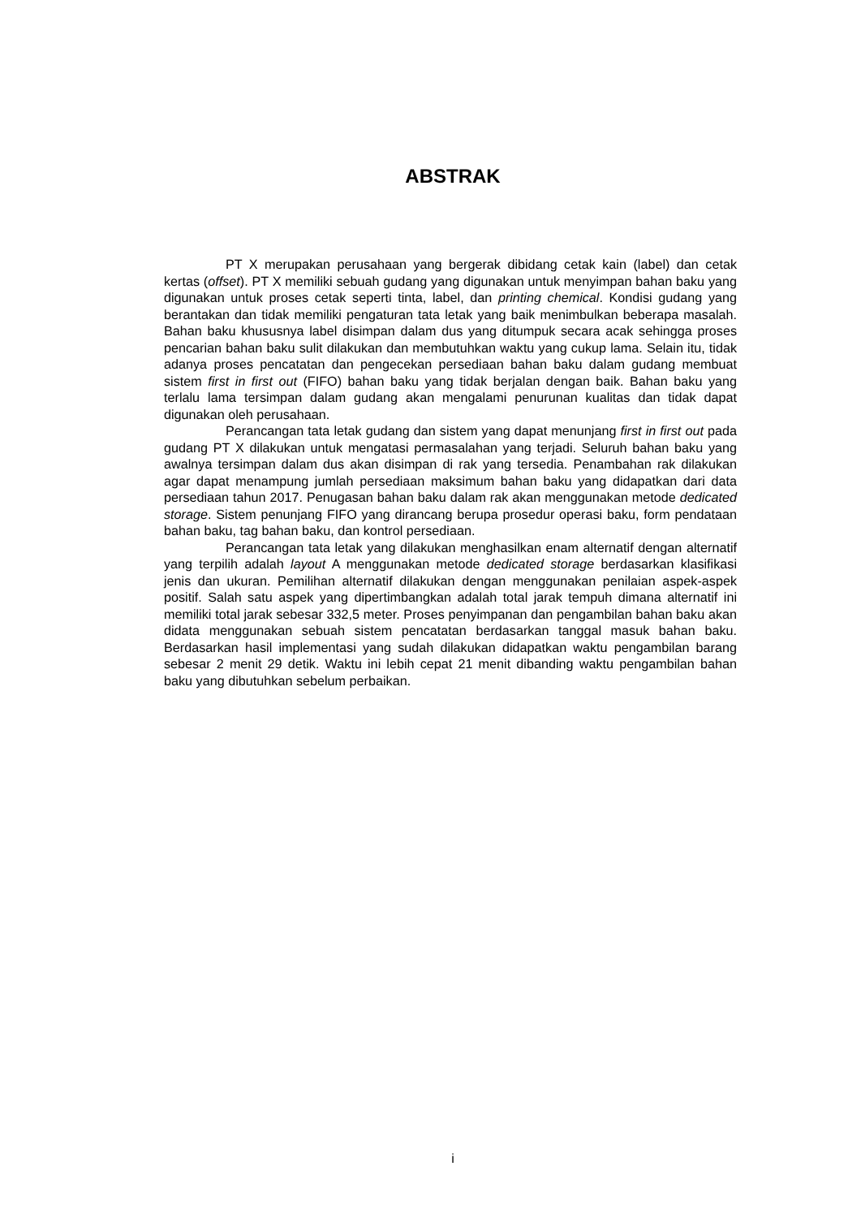ABSTRAK
PT X merupakan perusahaan yang bergerak dibidang cetak kain (label) dan cetak kertas (offset). PT X memiliki sebuah gudang yang digunakan untuk menyimpan bahan baku yang digunakan untuk proses cetak seperti tinta, label, dan printing chemical. Kondisi gudang yang berantakan dan tidak memiliki pengaturan tata letak yang baik menimbulkan beberapa masalah. Bahan baku khususnya label disimpan dalam dus yang ditumpuk secara acak sehingga proses pencarian bahan baku sulit dilakukan dan membutuhkan waktu yang cukup lama. Selain itu, tidak adanya proses pencatatan dan pengecekan persediaan bahan baku dalam gudang membuat sistem first in first out (FIFO) bahan baku yang tidak berjalan dengan baik. Bahan baku yang terlalu lama tersimpan dalam gudang akan mengalami penurunan kualitas dan tidak dapat digunakan oleh perusahaan.
Perancangan tata letak gudang dan sistem yang dapat menunjang first in first out pada gudang PT X dilakukan untuk mengatasi permasalahan yang terjadi. Seluruh bahan baku yang awalnya tersimpan dalam dus akan disimpan di rak yang tersedia. Penambahan rak dilakukan agar dapat menampung jumlah persediaan maksimum bahan baku yang didapatkan dari data persediaan tahun 2017. Penugasan bahan baku dalam rak akan menggunakan metode dedicated storage. Sistem penunjang FIFO yang dirancang berupa prosedur operasi baku, form pendataan bahan baku, tag bahan baku, dan kontrol persediaan.
Perancangan tata letak yang dilakukan menghasilkan enam alternatif dengan alternatif yang terpilih adalah layout A menggunakan metode dedicated storage berdasarkan klasifikasi jenis dan ukuran. Pemilihan alternatif dilakukan dengan menggunakan penilaian aspek-aspek positif. Salah satu aspek yang dipertimbangkan adalah total jarak tempuh dimana alternatif ini memiliki total jarak sebesar 332,5 meter. Proses penyimpanan dan pengambilan bahan baku akan didata menggunakan sebuah sistem pencatatan berdasarkan tanggal masuk bahan baku. Berdasarkan hasil implementasi yang sudah dilakukan didapatkan waktu pengambilan barang sebesar 2 menit 29 detik. Waktu ini lebih cepat 21 menit dibanding waktu pengambilan bahan baku yang dibutuhkan sebelum perbaikan.
i